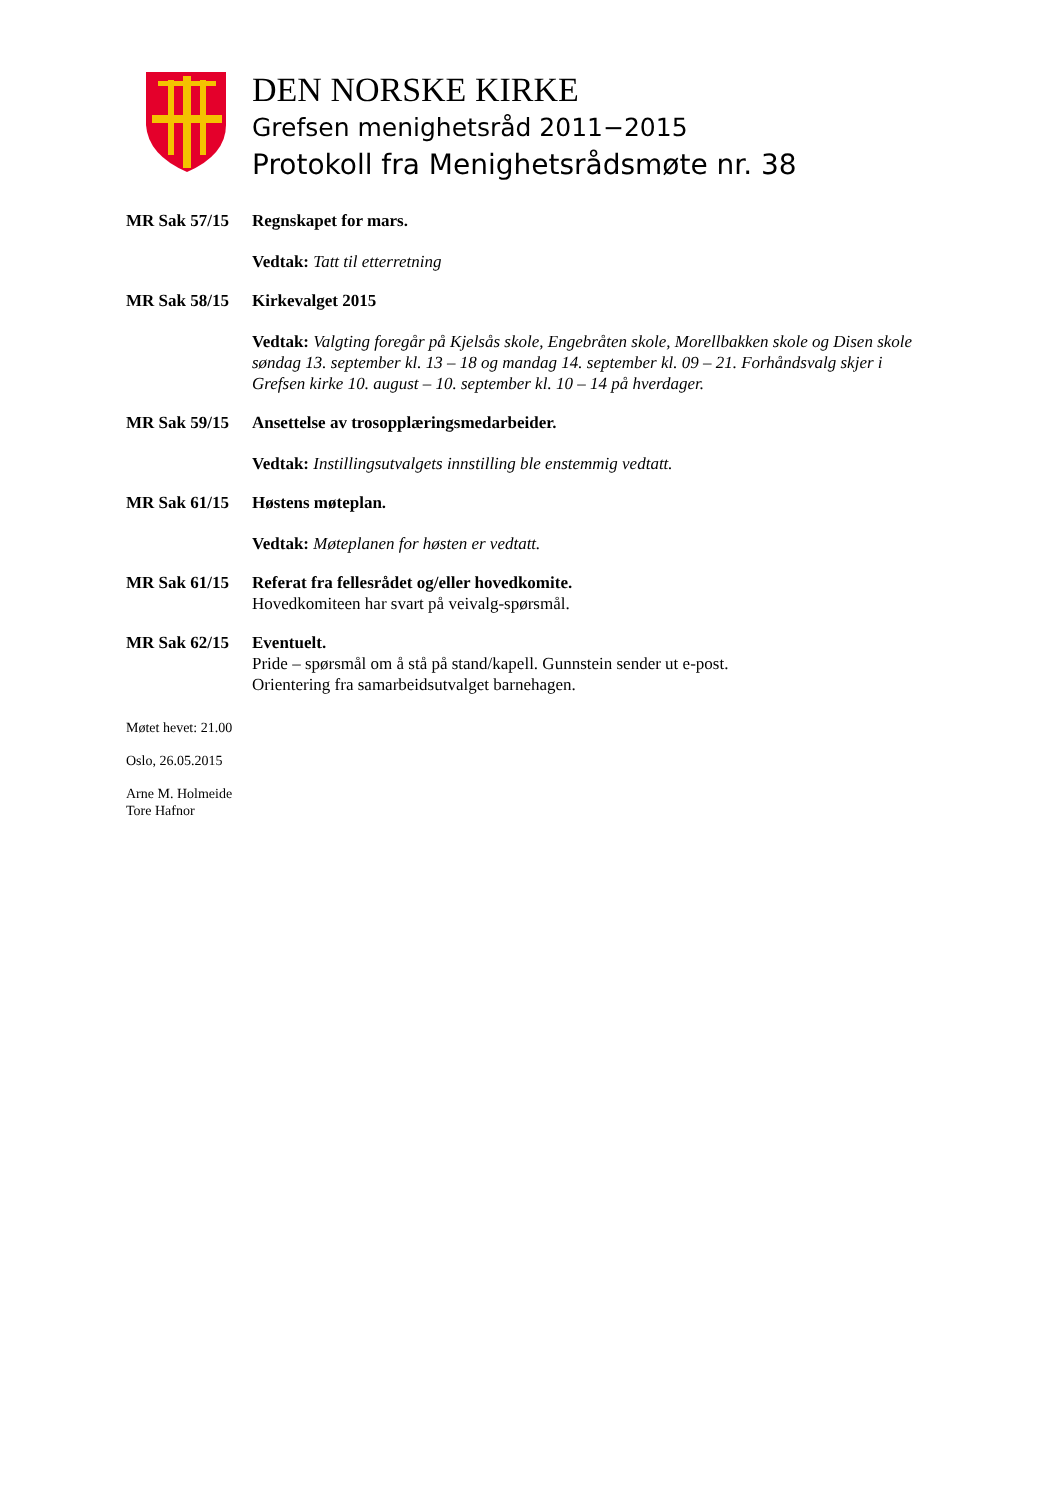DEN NORSKE KIRKE
Grefsen menighetsråd 2011−2015
Protokoll fra Menighetsrådsmøte nr. 38
MR Sak 57/15 Regnskapet for mars.
Vedtak: Tatt til etterretning
MR Sak 58/15 Kirkevalget 2015
Vedtak: Valgting foregår på Kjelsås skole, Engebråten skole, Morellbakken skole og Disen skole søndag 13. september kl. 13 – 18 og mandag 14. september kl. 09 – 21. Forhåndsvalg skjer i Grefsen kirke 10. august – 10. september kl. 10 – 14 på hverdager.
MR Sak 59/15 Ansettelse av trosopplæringsmedarbeider.
Vedtak: Instillingsutvalgets innstilling ble enstemmig vedtatt.
MR Sak 61/15 Høstens møteplan.
Vedtak: Møteplanen for høsten er vedtatt.
MR Sak 61/15 Referat fra fellesrådet og/eller hovedkomite.
Hovedkomiteen har svart på veivalg-spørsmål.
MR Sak 62/15 Eventuelt.
Pride – spørsmål om å stå på stand/kapell. Gunnstein sender ut e-post.
Orientering fra samarbeidsutvalget barnehagen.
Møtet hevet: 21.00
Oslo, 26.05.2015
Arne M. Holmeide
Tore Hafnor